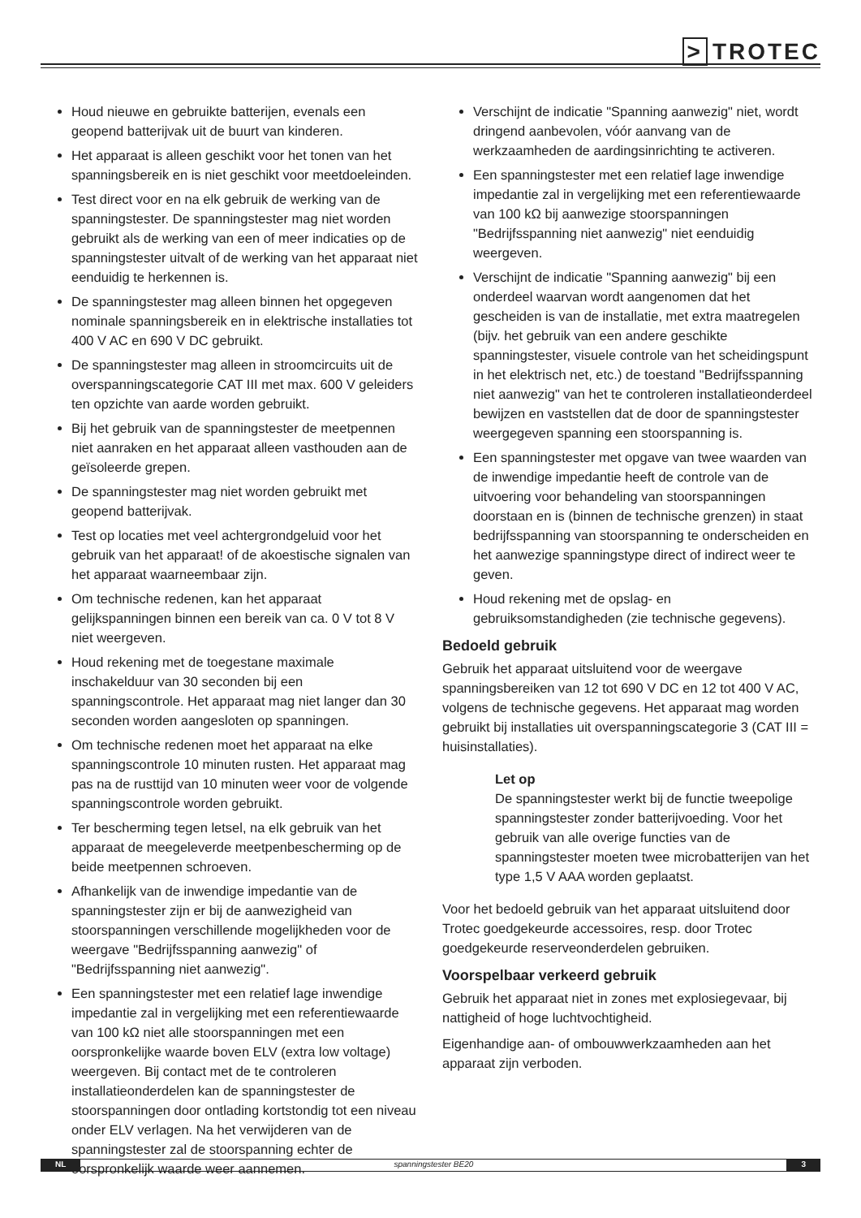> TROTEC
Houd nieuwe en gebruikte batterijen, evenals een geopend batterijvak uit de buurt van kinderen.
Het apparaat is alleen geschikt voor het tonen van het spanningsbereik en is niet geschikt voor meetdoeleinden.
Test direct voor en na elk gebruik de werking van de spanningstester. De spanningstester mag niet worden gebruikt als de werking van een of meer indicaties op de spanningstester uitvalt of de werking van het apparaat niet eenduidig te herkennen is.
De spanningstester mag alleen binnen het opgegeven nominale spanningsbereik en in elektrische installaties tot 400 V AC en 690 V DC gebruikt.
De spanningstester mag alleen in stroomcircuits uit de overspanningscategorie CAT III met max. 600 V geleiders ten opzichte van aarde worden gebruikt.
Bij het gebruik van de spanningstester de meetpennen niet aanraken en het apparaat alleen vasthouden aan de geïsoleerde grepen.
De spanningstester mag niet worden gebruikt met geopend batterijvak.
Test op locaties met veel achtergrondgeluid voor het gebruik van het apparaat! of de akoestische signalen van het apparaat waarneembaar zijn.
Om technische redenen, kan het apparaat gelijkspanningen binnen een bereik van ca. 0 V tot 8 V niet weergeven.
Houd rekening met de toegestane maximale inschakelduur van 30 seconden bij een spanningscontrole. Het apparaat mag niet langer dan 30 seconden worden aangesloten op spanningen.
Om technische redenen moet het apparaat na elke spanningscontrole 10 minuten rusten. Het apparaat mag pas na de rusttijd van 10 minuten weer voor de volgende spanningscontrole worden gebruikt.
Ter bescherming tegen letsel, na elk gebruik van het apparaat de meegeleverde meetpenbescherming op de beide meetpennen schroeven.
Afhankelijk van de inwendige impedantie van de spanningstester zijn er bij de aanwezigheid van stoorspanningen verschillende mogelijkheden voor de weergave "Bedrijfsspanning aanwezig" of "Bedrijfsspanning niet aanwezig".
Een spanningstester met een relatief lage inwendige impedantie zal in vergelijking met een referentiewaarde van 100 kΩ niet alle stoorspanningen met een oorspronkelijke waarde boven ELV (extra low voltage) weergeven. Bij contact met de te controleren installatieonderdelen kan de spanningstester de stoorspanningen door ontlading kortstondig tot een niveau onder ELV verlagen. Na het verwijderen van de spanningstester zal de stoorspanning echter de oorspronkelijk waarde weer aannemen.
Verschijnt de indicatie "Spanning aanwezig" niet, wordt dringend aanbevolen, vóór aanvang van de werkzaamheden de aardingsinrichting te activeren.
Een spanningstester met een relatief lage inwendige impedantie zal in vergelijking met een referentiewaarde van 100 kΩ bij aanwezige stoorspanningen "Bedrijfsspanning niet aanwezig" niet eenduidig weergeven.
Verschijnt de indicatie "Spanning aanwezig" bij een onderdeel waarvan wordt aangenomen dat het gescheiden is van de installatie, met extra maatregelen (bijv. het gebruik van een andere geschikte spanningstester, visuele controle van het scheidingspunt in het elektrisch net, etc.) de toestand "Bedrijfsspanning niet aanwezig" van het te controleren installatieonderdeel bewijzen en vaststellen dat de door de spanningstester weergegeven spanning een stoorspanning is.
Een spanningstester met opgave van twee waarden van de inwendige impedantie heeft de controle van de uitvoering voor behandeling van stoorspanningen doorstaan en is (binnen de technische grenzen) in staat bedrijfsspanning van stoorspanning te onderscheiden en het aanwezige spanningstype direct of indirect weer te geven.
Houd rekening met de opslag- en gebruiksomstandigheden (zie technische gegevens).
Bedoeld gebruik
Gebruik het apparaat uitsluitend voor de weergave spanningsbereiken van 12 tot 690 V DC en 12 tot 400 V AC, volgens de technische gegevens. Het apparaat mag worden gebruikt bij installaties uit overspanningscategorie 3 (CAT III = huisinstallaties).
Let op
De spanningstester werkt bij de functie tweepolige spanningstester zonder batterijvoeding. Voor het gebruik van alle overige functies van de spanningstester moeten twee microbatterijen van het type 1,5 V AAA worden geplaatst.
Voor het bedoeld gebruik van het apparaat uitsluitend door Trotec goedgekeurde accessoires, resp. door Trotec goedgekeurde reserveonderdelen gebruiken.
Voorspelbaar verkeerd gebruik
Gebruik het apparaat niet in zones met explosiegevaar, bij nattigheid of hoge luchtvochtigheid.
Eigenhandige aan- of ombouwwerkzaamheden aan het apparaat zijn verboden.
NL spanningstester BE20 3